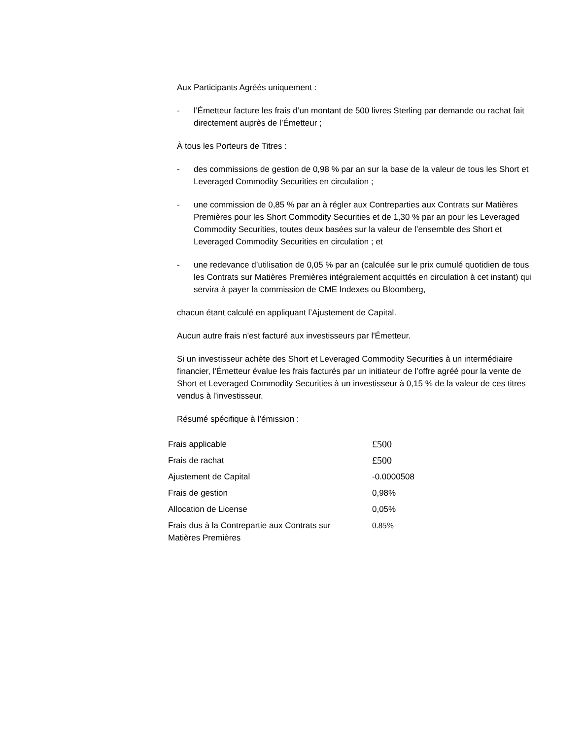Aux Participants Agréés uniquement :
- l’Émetteur facture les frais d’un montant de 500 livres Sterling par demande ou rachat fait directement auprès de l’Émetteur ;
À tous les Porteurs de Titres :
- des commissions de gestion de 0,98 % par an sur la base de la valeur de tous les Short et Leveraged Commodity Securities en circulation ;
- une commission de 0,85 % par an à régler aux Contreparties aux Contrats sur Matières Premières pour les Short Commodity Securities et de 1,30 % par an pour les Leveraged Commodity Securities, toutes deux basées sur la valeur de l’ensemble des Short et Leveraged Commodity Securities en circulation ; et
- une redevance d’utilisation de 0,05 % par an (calculée sur le prix cumulé quotidien de tous les Contrats sur Matières Premières intégralement acquittés en circulation à cet instant) qui servira à payer la commission de CME Indexes ou Bloomberg,
chacun étant calculé en appliquant l’Ajustement de Capital.
Aucun autre frais n'est facturé aux investisseurs par l'Émetteur.
Si un investisseur achète des Short et Leveraged Commodity Securities à un intermédiaire financier, l'Émetteur évalue les frais facturés par un initiateur de l’offre agréé pour la vente de Short et Leveraged Commodity Securities à un investisseur à 0,15 % de la valeur de ces titres vendus à l’investisseur.
Résumé spécifique à l’émission :
| Frais applicable | £500 |
| Frais de rachat | £500 |
| Ajustement de Capital | -0.0000508 |
| Frais de gestion | 0,98% |
| Allocation de License | 0,05% |
| Frais dus à la Contrepartie aux Contrats sur Matières Premières | 0.85% |